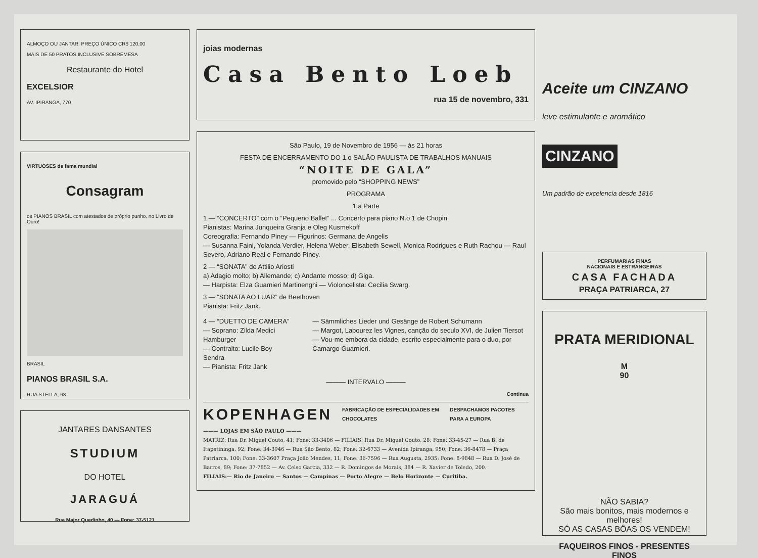ALMOÇO OU JANTAR: PREÇO ÚNICO CR$ 120,00
MAIS DE 50 PRATOS INCLUSIVE SOBREMESA
Restaurante do Hotel
EXCELSIOR
AV. IPIRANGA, 770
VIRTUOSES de fama mundial
Consagram
os PIANOS BRASIL com atestados de próprio punho, no Livro de Ouro!
BRASIL
PIANOS BRASIL S.A.
RUA STELLA, 63
JANTARES DANSANTES
STUDIUM
DO HOTEL
JARAGUÁ
Rua Major Quedinho, 40 — Fone: 37-5121
joias modernas
Casa Bento Loeb
rua 15 de novembro, 331
São Paulo, 19 de Novembro de 1956 — às 21 horas
FESTA DE ENCERRAMENTO DO 1.o SALÃO PAULISTA DE TRABALHOS MANUAIS
“NOITE DE GALA”
promovido pelo “SHOPPING NEWS”
PROGRAMA
1.a Parte
1 — “CONCERTO” com o “Pequeno Ballet” ... Concerto para piano N.o 1 de Chopin
Pianistas: Marina Junqueira Granja e Oleg Kusmekoff
Coreografia: Fernando Piney — Figurinos: Germana de Angelis
— Susanna Faini, Yolanda Verdier, Helena Weber, Elisabeth Sewell, Monica Rodrigues e Ruth Rachou — Raul Severo, Adriano Real e Fernando Piney.
2 — “SONATA” de Attilio Ariosti
a) Adagio molto; b) Allemande; c) Andante mosso; d) Giga.
— Harpista: Elza Guarnieri Martinenghi — Violoncelista: Cecilia Swarg.
3 — “SONATA AO LUAR” de Beethoven
Pianista: Fritz Jank.
4 — “DUETTO DE CAMERA”
— Soprano: Zilda Medici Hamburger
— Contralto: Lucile Boy-Sendra
— Pianista: Fritz Jank
— Sämmliches Lieder und Gesänge de Robert Schumann
— Margot, Labourez les Vignes, canção do seculo XVI, de Julien Tiersot
— Vou-me embora da cidade, escrito especialmente para o duo, por Camargo Guarnieri.
——— INTERVALO ———
Continua
KOPENHAGEN FABRICAÇÃO DE ESPECIALIDADES EM CHOCOLATES DESPACHAMOS PACOTES PARA A EUROPA
——— LOJAS EM SÃO PAULO ———
MATRIZ: Rua Dr. Miguel Couto, 41; Fone: 33-3406 — FILIAIS: Rua Dr. Miguel Couto, 28; Fone: 33-45-27 — Rua B. de Itapetininga, 92; Fone: 34-3946 — Rua São Bento, 82; Fone: 32-6733 — Avenida Ipiranga, 950; Fone: 36-8478 — Praça Patriarca, 100; Fone: 33-3607 Praça João Mendes, 11; Fone: 36-7596 — Rua Augusta, 2935; Fone: 8-9848 — Rua D. José de Barros, 89; Fone: 37-7852 — Av. Celso Garcia, 332 — R. Domingos de Morais, 384 — R. Xavier de Toledo, 200.
FILIAIS:— Rio de Janeiro — Santos — Campinas — Porto Alegre — Belo Horizonte — Curitiba.
Aceite um CINZANO
leve estimulante e aromático
CINZANO
Um padrão de excelencia desde 1816
PERFUMARIAS FINAS
NACIONAIS E ESTRANGEIRAS
CASA FACHADA
PRAÇA PATRIARCA, 27
PRATA MERIDIONAL
M
90
NÃO SABIA?
São mais bonitos, mais modernos e melhores!
SÓ AS CASAS BÔAS OS VENDEM!
FAQUEIROS FINOS - PRESENTES FINOS